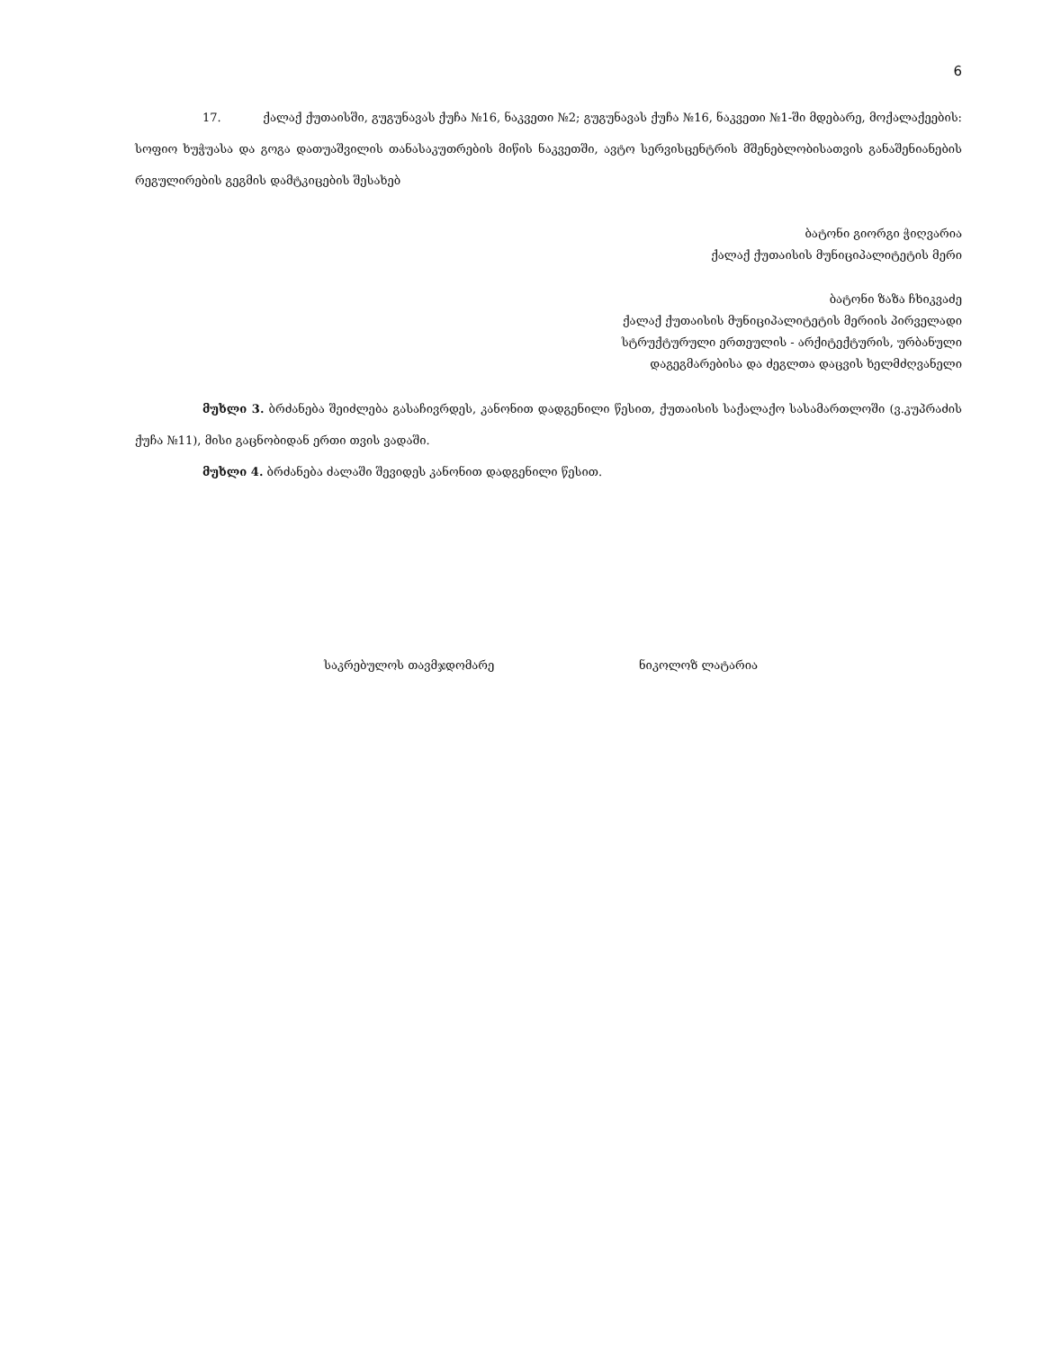6
17. ქალაქ ქუთაისში, გუგუნავას ქუჩა №16, ნაკვეთი №2; გუგუნავას ქუჩა №16, ნაკვეთი №1-ში მდებარე, მოქალაქეების: სოფიო ხუჭუასა და გოგა დათუაშვილის თანასაკუთრების მიწის ნაკვეთში, ავტო სერვისცენტრის მშენებლობისათვის განაშენიანების რეგულირების გეგმის დამტკიცების შესახებ
ბატონი გიორგი ჭიღვარია
ქალაქ ქუთაისის მუნიციპალიტეტის მერი
ბატონი ზაზა ჩხიკვაძე
ქალაქ ქუთაისის მუნიციპალიტეტის მერიის პირველადი
სტრუქტურული ერთეულის - არქიტექტურის, ურბანული
დაგეგმარებისა და ძეგლთა დაცვის ხელმძღვანელი
მუხლი 3. ბრძანება შეიძლება გასაჩივრდეს, კანონით დადგენილი წესით, ქუთაისის საქალაქო სასამართლოში (ვ.კუპრაძის ქუჩა №11), მისი გაცნობიდან ერთი თვის ვადაში.
მუხლი 4. ბრძანება ძალაში შევიდეს კანონით დადგენილი წესით.
საკრებულოს თავმჯდომარე ნიკოლოზ ლატარია